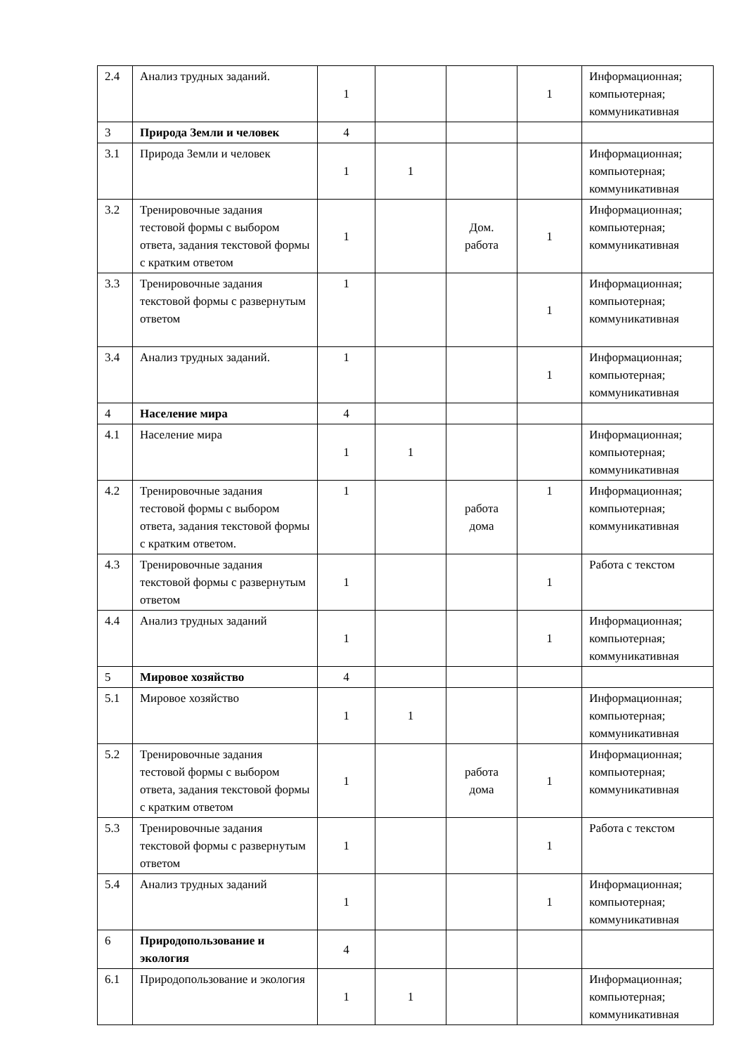| 2.4 | Анализ трудных заданий. | 1 | | | 1 | Информационная; компьютерная; коммуникативная |
| 3 | Природа Земли и человек | 4 | | | | |
| 3.1 | Природа Земли и человек | 1 | 1 | | | Информационная; компьютерная; коммуникативная |
| 3.2 | Тренировочные задания тестовой формы с выбором ответа, задания текстовой формы с кратким ответом | 1 | | Дом. работа | 1 | Информационная; компьютерная; коммуникативная |
| 3.3 | Тренировочные задания текстовой формы с развернутым ответом | 1 | | | 1 | Информационная; компьютерная; коммуникативная |
| 3.4 | Анализ трудных заданий. | 1 | | | 1 | Информационная; компьютерная; коммуникативная |
| 4 | Население мира | 4 | | | | |
| 4.1 | Население мира | 1 | 1 | | | Информационная; компьютерная; коммуникативная |
| 4.2 | Тренировочные задания тестовой формы с выбором ответа, задания текстовой формы с кратким ответом. | 1 | | работа дома | 1 | Информационная; компьютерная; коммуникативная |
| 4.3 | Тренировочные задания текстовой формы с развернутым ответом | 1 | | | 1 | Работа с текстом |
| 4.4 | Анализ трудных заданий | 1 | | | 1 | Информационная; компьютерная; коммуникативная |
| 5 | Мировое хозяйство | 4 | | | | |
| 5.1 | Мировое хозяйство | 1 | 1 | | | Информационная; компьютерная; коммуникативная |
| 5.2 | Тренировочные задания тестовой формы с выбором ответа, задания текстовой формы с кратким ответом | 1 | | работа дома | 1 | Информационная; компьютерная; коммуникативная |
| 5.3 | Тренировочные задания текстовой формы с развернутым ответом | 1 | | | 1 | Работа с текстом |
| 5.4 | Анализ трудных заданий | 1 | | | 1 | Информационная; компьютерная; коммуникативная |
| 6 | Природопользование и экология | 4 | | | | |
| 6.1 | Природопользование и экология | 1 | 1 | | | Информационная; компьютерная; коммуникативная |